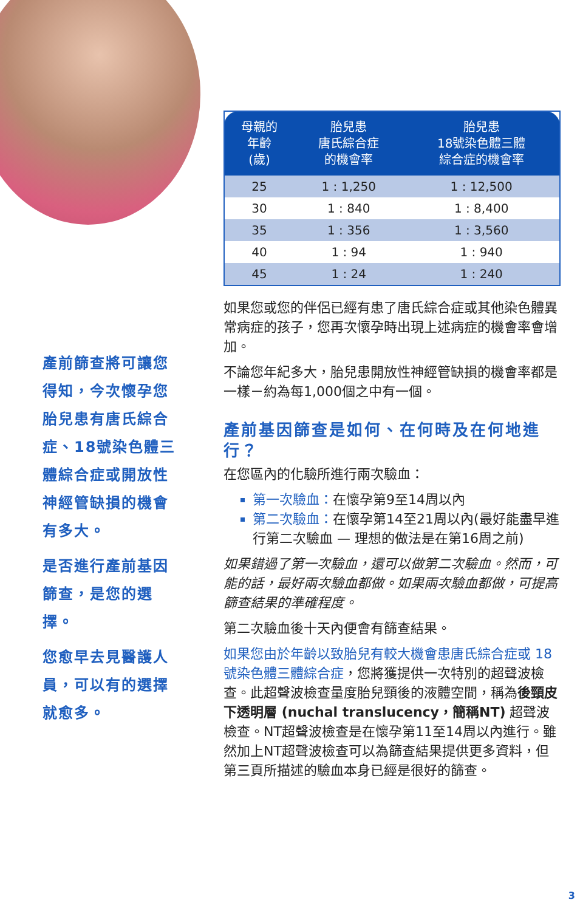產前篩查將可讓您得知，今次懷孕您胎兒患有唐氏綜合症、18號染色體三體綜合症或開放性神經管缺損的機會有多大。
是否進行產前基因篩查，是您的選擇。
您愈早去見醫護人員，可以有的選擇就愈多。
| 母親的 年齡 (歲) | 胎兒患 唐氏綜合症 的機會率 | 胎兒患 18號染色體三體 綜合症的機會率 |
| --- | --- | --- |
| 25 | 1 : 1,250 | 1 : 12,500 |
| 30 | 1 : 840 | 1 : 8,400 |
| 35 | 1 : 356 | 1 : 3,560 |
| 40 | 1 : 94 | 1 : 940 |
| 45 | 1 : 24 | 1 : 240 |
如果您或您的伴侶已經有患了唐氏綜合症或其他染色體異常病症的孩子，您再次懷孕時出現上述病症的機會率會增加。
不論您年紀多大，胎兒患開放性神經管缺損的機會率都是一樣－約為每1,000個之中有一個。
產前基因篩查是如何、在何時及在何地進行？
在您區內的化驗所進行兩次驗血：
第一次驗血：在懷孕第9至14周以內
第二次驗血：在懷孕第14至21周以內(最好能盡早進行第二次驗血 — 理想的做法是在第16周之前)
如果錯過了第一次驗血，還可以做第二次驗血。然而，可能的話，最好兩次驗血都做。如果兩次驗血都做，可提高篩查結果的準確程度。
第二次驗血後十天內便會有篩查結果。
如果您由於年齡以致胎兒有較大機會患唐氏綜合症或 18 號染色體三體綜合症，您將獲提供一次特別的超聲波檢查。此超聲波檢查量度胎兒頸後的液體空間，稱為後頸皮下透明層 (nuchal translucency，簡稱NT) 超聲波檢查。NT超聲波檢查是在懷孕第11至14周以內進行。雖然加上NT超聲波檢查可以為篩查結果提供更多資料，但第三頁所描述的驗血本身已經是很好的篩查。
3